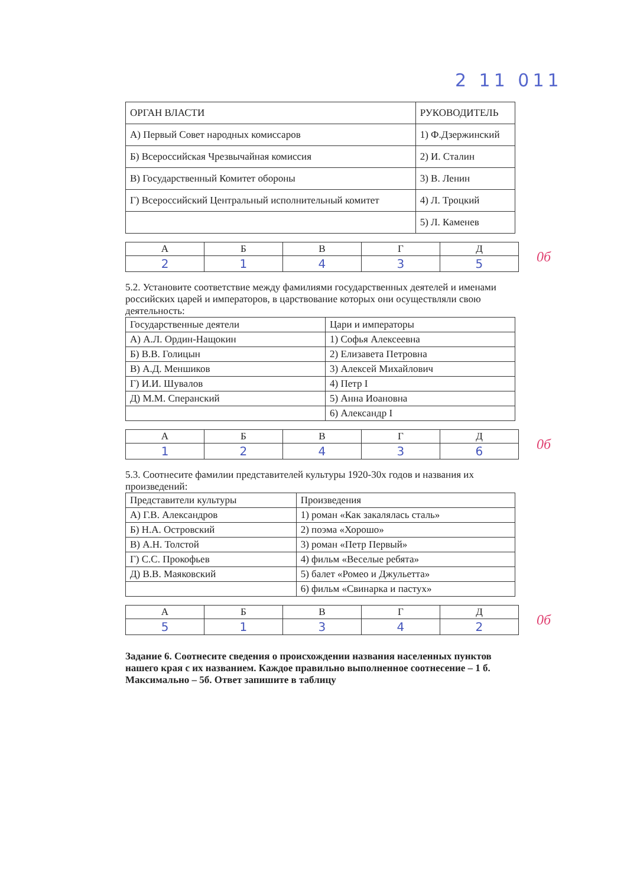2 11 011
| ОРГАН ВЛАСТИ | РУКОВОДИТЕЛЬ |
| --- | --- |
| А) Первый Совет народных комиссаров | 1) Ф.Дзержинский |
| Б) Всероссийская Чрезвычайная комиссия | 2) И. Сталин |
| В) Государственный Комитет обороны | 3) В. Ленин |
| Г) Всероссийский Центральный исполнительный комитет | 4) Л. Троцкий |
| | 5) Л. Каменев |
| А | Б | В | Г | Д |
| --- | --- | --- | --- | --- |
| 2 | 1 | 4 | 3 | 5 |
0б
5.2. Установите соответствие между фамилиями государственных деятелей и именами российских царей и императоров, в царствование которых они осуществляли свою деятельность:
| Государственные деятели | Цари и императоры |
| --- | --- |
| А) А.Л. Ордин-Нащокин | 1) Софья Алексеевна |
| Б) В.В. Голицын | 2) Елизавета Петровна |
| В) А.Д. Меншиков | 3) Алексей Михайлович |
| Г) И.И. Шувалов | 4) Петр I |
| Д) М.М. Сперанский | 5) Анна Иоановна |
| | 6) Александр I |
| А | Б | В | Г | Д |
| --- | --- | --- | --- | --- |
| 1 | 2 | 4 | 3 | 6 |
0б
5.3. Соотнесите фамилии представителей культуры 1920-30х годов и названия их произведений:
| Представители культуры | Произведения |
| --- | --- |
| А) Г.В. Александров | 1) роман «Как закалялась сталь» |
| Б) Н.А. Островский | 2) поэма «Хорошо» |
| В) А.Н. Толстой | 3) роман «Петр Первый» |
| Г) С.С. Прокофьев | 4) фильм «Веселые ребята» |
| Д) В.В. Маяковский | 5) балет «Ромео и Джульетта» |
| | 6) фильм «Свинарка и пастух» |
| А | Б | В | Г | Д |
| --- | --- | --- | --- | --- |
| 5 | 1 | 3 | 4 | 2 |
0б
Задание 6. Соотнесите сведения о происхождении названия населенных пунктов нашего края с их названием. Каждое правильно выполненное соотнесение – 1 б. Максимально – 5б. Ответ запишите в таблицу